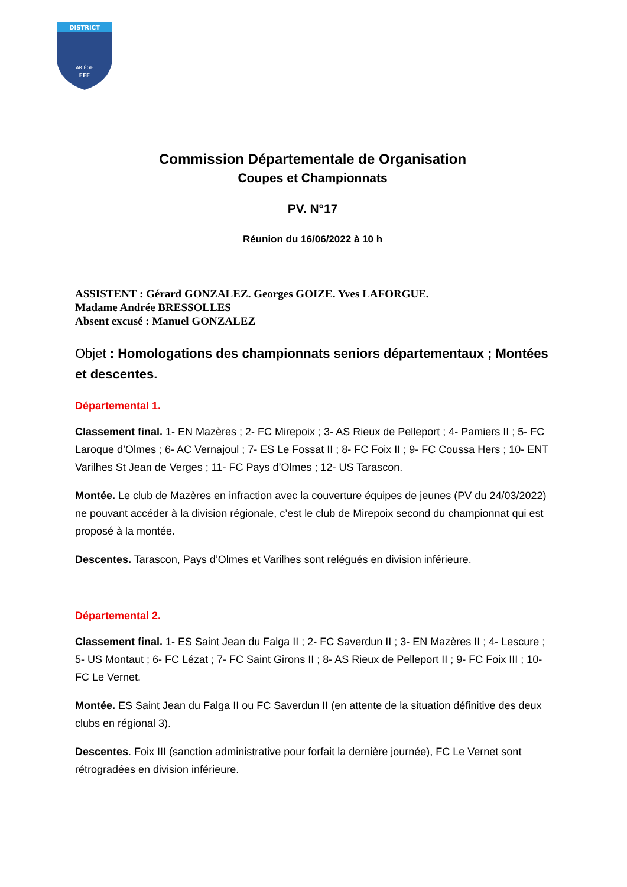DISTRICT
ARIÈGE
FFF
Commission Départementale de Organisation
Coupes et Championnats
PV. N°17
Réunion du 16/06/2022 à 10 h
ASSISTENT : Gérard GONZALEZ. Georges GOIZE. Yves LAFORGUE.
Madame Andrée BRESSOLLES
Absent excusé : Manuel GONZALEZ
Objet : Homologations des championnats seniors départementaux ; Montées et descentes.
Départemental 1.
Classement final. 1- EN Mazères ; 2- FC Mirepoix ; 3- AS Rieux de Pelleport ; 4- Pamiers II ; 5- FC Laroque d’Olmes ; 6- AC Vernajoul ; 7- ES Le Fossat II ; 8- FC Foix II ; 9- FC Coussa Hers ; 10- ENT Varilhes St Jean de Verges ; 11- FC Pays d’Olmes ; 12- US Tarascon.
Montée. Le club de Mazères en infraction avec la couverture équipes de jeunes (PV du 24/03/2022) ne pouvant accéder à la division régionale, c’est le club de Mirepoix second du championnat qui est proposé à la montée.
Descentes. Tarascon, Pays d’Olmes et Varilhes sont relégués en division inférieure.
Départemental 2.
Classement final. 1- ES Saint Jean du Falga II ; 2- FC Saverdun II ; 3- EN Mazères II ; 4- Lescure ; 5- US Montaut ; 6- FC Lézat ; 7- FC Saint Girons II ; 8- AS Rieux de Pelleport II ; 9- FC Foix III ; 10- FC Le Vernet.
Montée. ES Saint Jean du Falga II ou FC Saverdun II (en attente de la situation définitive des deux clubs en régional 3).
Descentes. Foix III (sanction administrative pour forfait la dernière journée), FC Le Vernet sont rétrogradées en division inférieure.